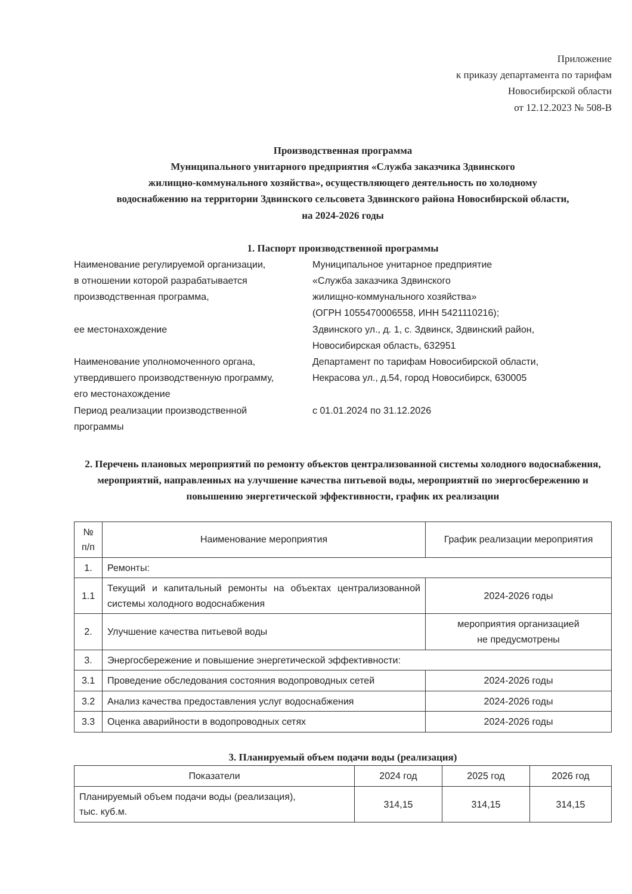Приложение
к приказу департамента по тарифам
Новосибирской области
от 12.12.2023 № 508-В
Производственная программа
Муниципального унитарного предприятия «Служба заказчика Здвинского
жилищно-коммунального хозяйства», осуществляющего деятельность по холодному
водоснабжению на территории Здвинского сельсовета Здвинского района Новосибирской области,
на 2024-2026 годы
1. Паспорт производственной программы
| Наименование регулируемой организации, в отношении которой разрабатывается производственная программа, | Муниципальное унитарное предприятие «Служба заказчика Здвинского жилищно-коммунального хозяйства» (ОГРН 1055470006558, ИНН 5421110216); |
| ее местонахождение | Здвинского ул., д. 1, с. Здвинск, Здвинский район, Новосибирская область, 632951 |
| Наименование уполномоченного органа, утвердившего производственную программу, его местонахождение | Департамент по тарифам Новосибирской области, Некрасова ул., д.54, город Новосибирск, 630005 |
| Период реализации производственной программы | с 01.01.2024 по 31.12.2026 |
2. Перечень плановых мероприятий по ремонту объектов централизованной системы холодного водоснабжения, мероприятий, направленных на улучшение качества питьевой воды, мероприятий по энергосбережению и повышению энергетической эффективности, график их реализации
| № п/п | Наименование мероприятия | График реализации мероприятия |
| --- | --- | --- |
| 1. | Ремонты: | |
| 1.1 | Текущий и капитальный ремонты на объектах централизованной системы холодного водоснабжения | 2024-2026 годы |
| 2. | Улучшение качества питьевой воды | мероприятия организацией не предусмотрены |
| 3. | Энергосбережение и повышение энергетической эффективности: | |
| 3.1 | Проведение обследования состояния водопроводных сетей | 2024-2026 годы |
| 3.2 | Анализ качества предоставления услуг водоснабжения | 2024-2026 годы |
| 3.3 | Оценка аварийности в водопроводных сетях | 2024-2026 годы |
3. Планируемый объем подачи воды (реализация)
| Показатели | 2024 год | 2025 год | 2026 год |
| --- | --- | --- | --- |
| Планируемый объем подачи воды (реализация), тыс. куб.м. | 314,15 | 314,15 | 314,15 |